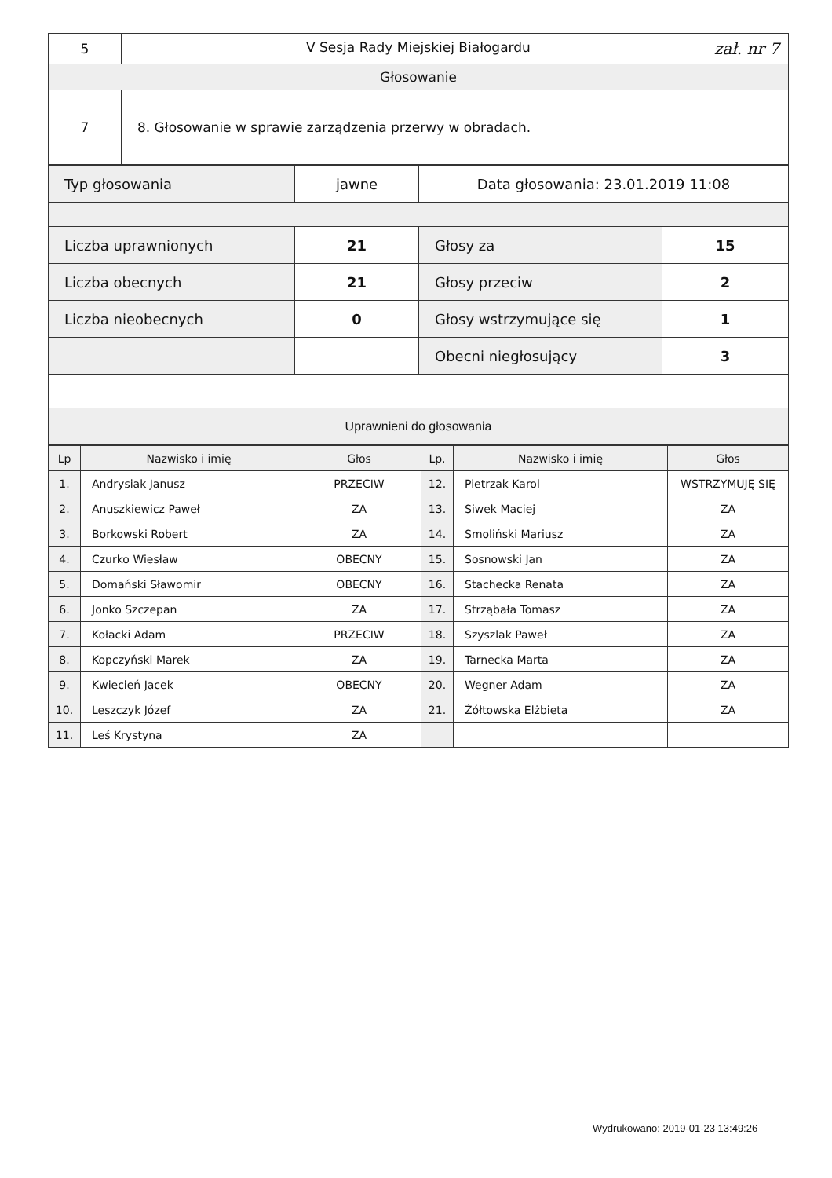| 5 | V Sesja Rady Miejskiej Białogardu zał. nr 7 |
| Głosowanie | |
| 7 | 8. Głosowanie w sprawie zarządzenia przerwy w obradach. |
| Typ głosowania | jawne | Data głosowania: 23.01.2019 11:08 | |
| Liczba uprawnionych | 21 | Głosy za | 15 |
| Liczba obecnych | 21 | Głosy przeciw | 2 |
| Liczba nieobecnych | 0 | Głosy wstrzymujące się | 1 |
| | | Obecni niegłosujący | 3 |
| Uprawnieni do głosowania | | | |
| Lp | Nazwisko i imię | Głos | Lp. | Nazwisko i imię | Głos |
| --- | --- | --- | --- | --- | --- |
| 1. | Andrysiak Janusz | PRZECIW | 12. | Pietrzak Karol | WSTRZYMUJĘ SIĘ |
| 2. | Anuszkiewicz Paweł | ZA | 13. | Siwek Maciej | ZA |
| 3. | Borkowski Robert | ZA | 14. | Smoliński Mariusz | ZA |
| 4. | Czurko Wiesław | OBECNY | 15. | Sosnowski Jan | ZA |
| 5. | Domański Sławomir | OBECNY | 16. | Stachecka Renata | ZA |
| 6. | Jonko Szczepan | ZA | 17. | Strząbała Tomasz | ZA |
| 7. | Kołacki Adam | PRZECIW | 18. | Szyszlak Paweł | ZA |
| 8. | Kopczyński Marek | ZA | 19. | Tarnecka Marta | ZA |
| 9. | Kwiecień Jacek | OBECNY | 20. | Wegner Adam | ZA |
| 10. | Leszczyk Józef | ZA | 21. | Żółtowska Elżbieta | ZA |
| 11. | Leś Krystyna | ZA | | | |
Wydrukowano: 2019-01-23 13:49:26